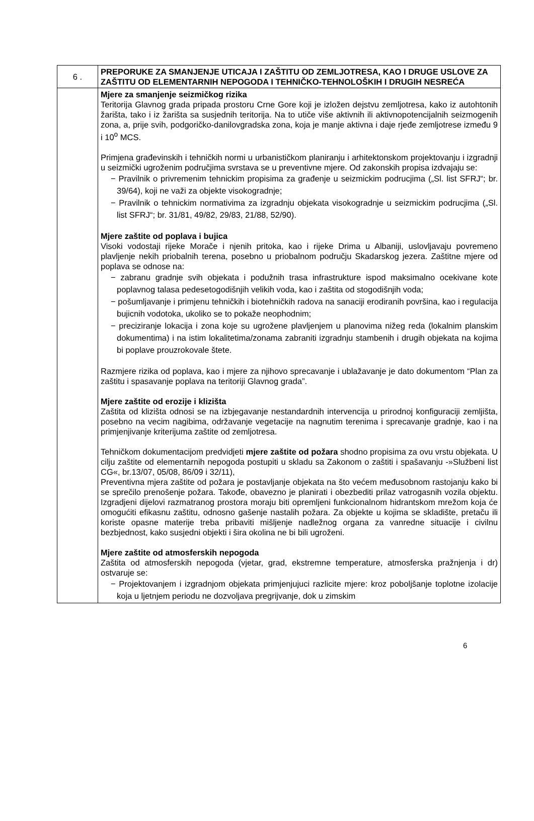| 6 . | PREPORUKE ZA SMANJENJE UTICAJA I ZAŠTITU OD ZEMLJOTRESA, KAO I DRUGE USLOVE ZA ZAŠTITU OD ELEMENTARNIH NEPOGODA I TEHNIČKO-TEHNOLOŠKIH I DRUGIH NESREĆA |
| | Mjere za smanjenje seizmičkog rizika Teritorija Glavnog grada pripada prostoru Crne Gore koji je izložen dejstvu zemljotresa, kako iz autohtonih žarišta, tako i iz žarišta sa susjednih teritorija. Na to utiče više aktivnih ili aktivnopotencijalnih seizmogenih zona, a, prije svih, podgoričko-danilovgradska zona, koja je manje aktivna i daje rjeđe zemljotrese između 9 i 10<sup>o</sup> MCS. Primjena građevinskih i tehničkih normi u urbanističkom planiranju i arhitektonskom projektovanju i izgradnji u seizmički ugroženim područjima svrstava se u preventivne mjere. Od zakonskih propisa izdvajaju se: − Pravilnik o privremenim tehnickim propisima za građenje u seizmickim podrucjima („Sl. list SFRJ“; br. 39/64), koji ne važi za objekte visokogradnje; − Pravilnik o tehnickim normativima za izgradnju objekata visokogradnje u seizmickim podrucjima („Sl. list SFRJ“; br. 31/81, 49/82, 29/83, 21/88, 52/90). Mjere zaštite od poplava i bujica Visoki vodostaji rijeke Morače i njenih pritoka, kao i rijeke Drima u Albaniji, uslovljavaju povremeno plavljenje nekih priobalnih terena, posebno u priobalnom području Skadarskog jezera. Zaštitne mjere od poplava se odnose na: − zabranu gradnje svih objekata i podužnih trasa infrastrukture ispod maksimalno ocekivane kote poplavnog talasa pedesetogodišnjih velikih voda, kao i zaštita od stogodišnjih voda; − pošumljavanje i primjenu tehničkih i biotehničkih radova na sanaciji erodiranih površina, kao i regulacija bujicnih vodotoka, ukoliko se to pokaže neophodnim; − preciziranje lokacija i zona koje su ugrožene plavljenjem u planovima nižeg reda (lokalnim planskim dokumentima) i na istim lokalitetima/zonama zabraniti izgradnju stambenih i drugih objekata na kojima bi poplave prouzrokovale štete. Razmjere rizika od poplava, kao i mjere za njihovo sprecavanje i ublažavanje je dato dokumentom “Plan za zaštitu i spasavanje poplava na teritoriji Glavnog grada”. Mjere zaštite od erozije i klizišta Zaštita od klizišta odnosi se na izbjegavanje nestandardnih intervencija u prirodnoj konfiguraciji zemljišta, posebno na vecim nagibima, održavanje vegetacije na nagnutim terenima i sprecavanje gradnje, kao i na primjenjivanje kriterijuma zaštite od zemljotresa. Tehničkom dokumentacijom predvidjeti mjere zaštite od požara shodno propisima za ovu vrstu objekata. U cilju zaštite od elementarnih nepogoda postupiti u skladu sa Zakonom o zaštiti i spašavanju -»Službeni list CG«, br.13/07, 05/08, 86/09 i 32/11), Preventivna mjera zaštite od požara je postavljanje objekata na što većem međusobnom rastojanju kako bi se sprečilo prenošenje požara. Takođe, obavezno je planirati i obezbediti prilaz vatrogasnih vozila objektu. Izgradjeni dijelovi razmatranog prostora moraju biti opremljeni funkcionalnom hidrantskom mrežom koja će omogućiti efikasnu zaštitu, odnosno gašenje nastalih požara. Za objekte u kojima se skladište, pretaču ili koriste opasne materije treba pribaviti mišljenje nadležnog organa za vanredne situacije i civilnu bezbjednost, kako susjedni objekti i šira okolina ne bi bili ugroženi. Mjere zaštite od atmosferskih nepogoda Zaštita od atmosferskih nepogoda (vjetar, grad, ekstremne temperature, atmosferska pražnjenja i dr) ostvaruje se: − Projektovanjem i izgradnjom objekata primjenjujuci razlicite mjere: kroz poboljšanje toplotne izolacije koja u ljetnjem periodu ne dozvoljava pregrijvanje, dok u zimskim |
6